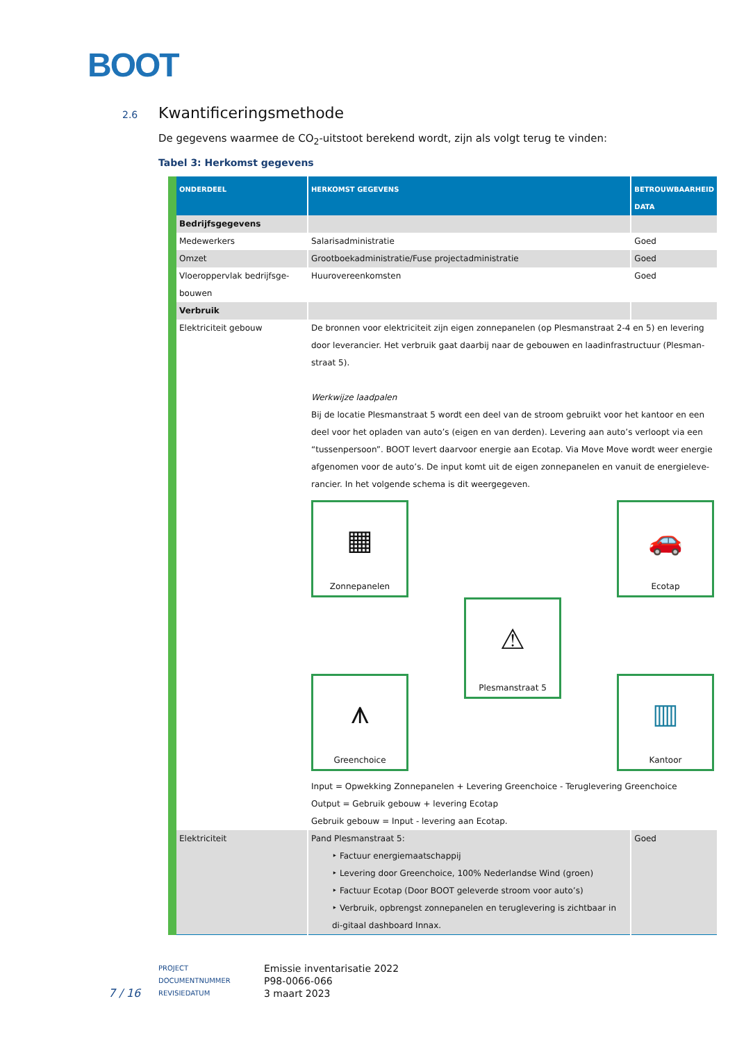BOOT
2.6 Kwantificeringsmethode
De gegevens waarmee de CO<sub>2</sub>-uitstoot berekend wordt, zijn als volgt terug te vinden:
Tabel 3: Herkomst gegevens
| ONDERDEEL | HERKOMST GEGEVENS | BETROUWBAARHEID DATA |
| --- | --- | --- |
| Bedrijfsgegevens | | |
| Medewerkers | Salarisadministratie | Goed |
| Omzet | Grootboekadministratie/Fuse projectadministratie | Goed |
| Vloeroppervlak bedrijfsge-bouwen | Huurovereenkomsten | Goed |
| Verbruik | | |
| Elektriciteit gebouw | De bronnen voor elektriciteit zijn eigen zonnepanelen (op Plesmanstraat 2-4 en 5) en levering door leverancier. Het verbruik gaat daarbij naar de gebouwen en laadinfrastructuur (Plesman-straat 5). Werkwijze laadpalen Bij de locatie Plesmanstraat 5 wordt een deel van de stroom gebruikt voor het kantoor en een deel voor het opladen van auto’s (eigen en van derden). Levering aan auto’s verloopt via een “tussenpersoon”. BOOT levert daarvoor energie aan Ecotap. Via Move Move wordt weer energie afgenomen voor de auto’s. De input komt uit de eigen zonnepanelen en vanuit de energieleve-rancier. In het volgende schema is dit weergegeven. ▦ Zonnepanelen 🚗 Ecotap ⚠ Plesmanstraat 5 ⩚ Greenchoice ▥ Kantoor Input = Opwekking Zonnepanelen + Levering Greenchoice - Teruglevering Greenchoice Output = Gebruik gebouw + levering Ecotap Gebruik gebouw = Input - levering aan Ecotap. | |
| Elektriciteit | Pand Plesmanstraat 5: ‣ Factuur energiemaatschappij ‣ Levering door Greenchoice, 100% Nederlandse Wind (groen) ‣ Factuur Ecotap (Door BOOT geleverde stroom voor auto’s) ‣ Verbruik, opbrengst zonnepanelen en teruglevering is zichtbaar in di-gitaal dashboard Innax. | Goed |
PROJECT Emissie inventarisatie 2022 DOCUMENTNUMMER P98-0066-066 REVISIEDATUM 3 maart 2023
7 / 16